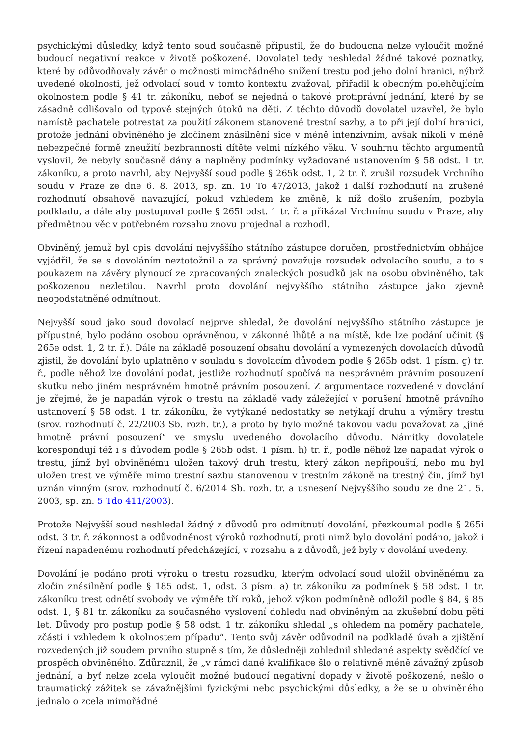psychickými důsledky, když tento soud současně připustil, že do budoucna nelze vyloučit možné budoucí negativní reakce v životě poškozené. Dovolatel tedy neshledal žádné takové poznatky, které by odůvodňovaly závěr o možnosti mimořádného snížení trestu pod jeho dolní hranici, nýbrž uvedené okolnosti, jež odvolací soud v tomto kontextu zvažoval, přiřadil k obecným polehčujícím okolnostem podle § 41 tr. zákoníku, neboť se nejedná o takové protiprávní jednání, které by se zásadně odlišovalo od typově stejných útoků na děti. Z těchto důvodů dovolatel uzavřel, že bylo namístě pachatele potrestat za použití zákonem stanovené trestní sazby, a to při její dolní hranici, protože jednání obviněného je zločinem znásilnění sice v méně intenzivním, avšak nikoli v méně nebezpečné formě zneužití bezbrannosti dítěte velmi nízkého věku. V souhrnu těchto argumentů vyslovil, že nebyly současně dány a naplněny podmínky vyžadované ustanovením § 58 odst. 1 tr. zákoníku, a proto navrhl, aby Nejvyšší soud podle § 265k odst. 1, 2 tr. ř. zrušil rozsudek Vrchního soudu v Praze ze dne 6. 8. 2013, sp. zn. 10 To 47/2013, jakož i další rozhodnutí na zrušené rozhodnutí obsahově navazující, pokud vzhledem ke změně, k níž došlo zrušením, pozbyla podkladu, a dále aby postupoval podle § 265l odst. 1 tr. ř. a přikázal Vrchnímu soudu v Praze, aby předmětnou věc v potřebném rozsahu znovu projednal a rozhodl.
Obviněný, jemuž byl opis dovolání nejvyššího státního zástupce doručen, prostřednictvím obhájce vyjádřil, že se s dovoláním neztotožnil a za správný považuje rozsudek odvolacího soudu, a to s poukazem na závěry plynoucí ze zpracovaných znaleckých posudků jak na osobu obviněného, tak poškozenou nezletilou. Navrhl proto dovolání nejvyššího státního zástupce jako zjevně neopodstatněné odmítnout.
Nejvyšší soud jako soud dovolací nejprve shledal, že dovolání nejvyššího státního zástupce je přípustné, bylo podáno osobou oprávněnou, v zákonné lhůtě a na místě, kde lze podání učinit (§ 265e odst. 1, 2 tr. ř.). Dále na základě posouzení obsahu dovolání a vymezených dovolacích důvodů zjistil, že dovolání bylo uplatněno v souladu s dovolacím důvodem podle § 265b odst. 1 písm. g) tr. ř., podle něhož lze dovolání podat, jestliže rozhodnutí spočívá na nesprávném právním posouzení skutku nebo jiném nesprávném hmotně právním posouzení. Z argumentace rozvedené v dovolání je zřejmé, že je napadán výrok o trestu na základě vady záležející v porušení hmotně právního ustanovení § 58 odst. 1 tr. zákoníku, že vytýkané nedostatky se netýkají druhu a výměry trestu (srov. rozhodnutí č. 22/2003 Sb. rozh. tr.), a proto by bylo možné takovou vadu považovat za „jiné hmotně právní posouzení“ ve smyslu uvedeného dovolacího důvodu. Námitky dovolatele korespondují též i s důvodem podle § 265b odst. 1 písm. h) tr. ř., podle něhož lze napadat výrok o trestu, jímž byl obviněnému uložen takový druh trestu, který zákon nepřipouští, nebo mu byl uložen trest ve výměře mimo trestní sazbu stanovenou v trestním zákoně na trestný čin, jímž byl uznán vinným (srov. rozhodnutí č. 6/2014 Sb. rozh. tr. a usnesení Nejvyššího soudu ze dne 21. 5. 2003, sp. zn. 5 Tdo 411/2003).
Protože Nejvyšší soud neshledal žádný z důvodů pro odmítnutí dovolání, přezkoumal podle § 265i odst. 3 tr. ř. zákonnost a odůvodněnost výroků rozhodnutí, proti nimž bylo dovolání podáno, jakož i řízení napadenému rozhodnutí předcházející, v rozsahu a z důvodů, jež byly v dovolání uvedeny.
Dovolání je podáno proti výroku o trestu rozsudku, kterým odvolací soud uložil obviněnému za zločin znásilnění podle § 185 odst. 1, odst. 3 písm. a) tr. zákoníku za podmínek § 58 odst. 1 tr. zákoníku trest odnětí svobody ve výměře tří roků, jehož výkon podmíněně odložil podle § 84, § 85 odst. 1, § 81 tr. zákoníku za současného vyslovení dohledu nad obviněným na zkušební dobu pěti let. Důvody pro postup podle § 58 odst. 1 tr. zákoníku shledal „s ohledem na poměry pachatele, zčásti i vzhledem k okolnostem případu“. Tento svůj závěr odůvodnil na podkladě úvah a zjištění rozvedených již soudem prvního stupně s tím, že důsledněji zohlednil shledané aspekty svědčící ve prospěch obviněného. Zdůraznil, že „v rámci dané kvalifikace šlo o relativně méně závažný způsob jednání, a byť nelze zcela vyloučit možné budoucí negativní dopady v životě poškozené, nešlo o traumatický zážitek se závažnějšími fyzickými nebo psychickými důsledky, a že se u obviněného jednalo o zcela mimořádné